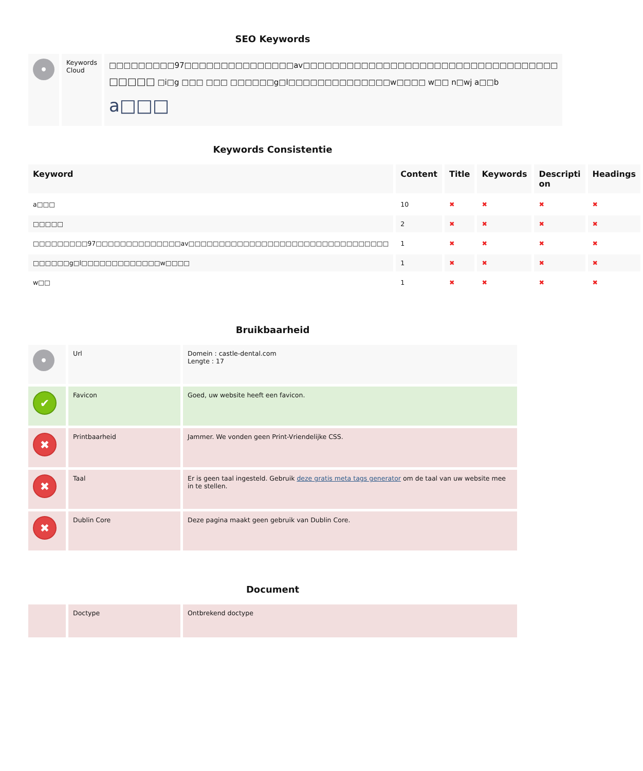SEO Keywords
| • | Keywords Cloud | □□□□□□□□□97□□□□□□□□□□□□□□□av□□□□□□□□□□□□□□□□□□□□□□□□□□□□□□□□□□□ □□□□□ □i□g □□□ □□□ □□□□□□g□l□□□□□□□□□□□□□□w□□□□ w□□ n□wj a□□b a□□□ |
Keywords Consistentie
| Keyword | Content | Title | Keywords | Descripti on | Headings |
| --- | --- | --- | --- | --- | --- |
| a□□□ | 10 | ✖ | ✖ | ✖ | ✖ |
| □□□□□ | 2 | ✖ | ✖ | ✖ | ✖ |
| □□□□□□□□□97□□□□□□□□□□□□□□av□□□□□□□□□□□□□□□□□□□□□□□□□□□□□□□□□ | 1 | ✖ | ✖ | ✖ | ✖ |
| □□□□□□g□l□□□□□□□□□□□□□w□□□□ | 1 | ✖ | ✖ | ✖ | ✖ |
| w□□ | 1 | ✖ | ✖ | ✖ | ✖ |
Bruikbaarheid
| • | Url | Domein : castle-dental.com Lengte : 17 |
| ✔ | Favicon | Goed, uw website heeft een favicon. |
| ✖ | Printbaarheid | Jammer. We vonden geen Print-Vriendelijke CSS. |
| ✖ | Taal | Er is geen taal ingesteld. Gebruik deze gratis meta tags generator om de taal van uw website mee in te stellen. |
| ✖ | Dublin Core | Deze pagina maakt geen gebruik van Dublin Core. |
Document
| | Doctype | Ontbrekend doctype |